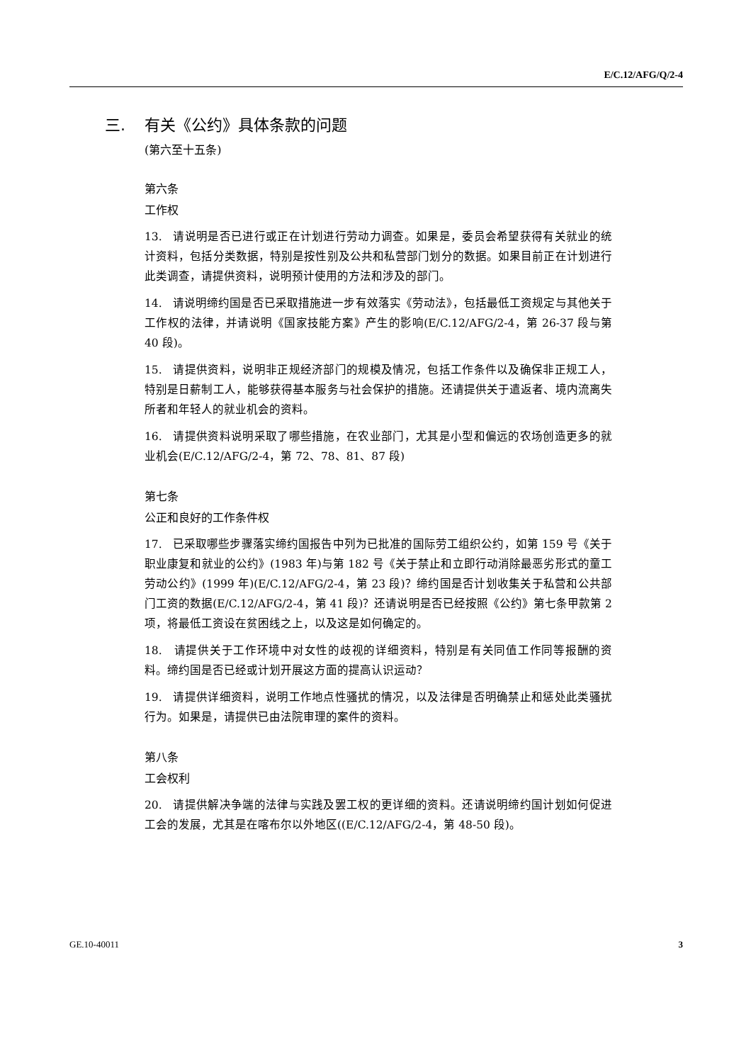E/C.12/AFG/Q/2-4
三. 有关《公约》具体条款的问题
(第六至十五条)
第六条
工作权
13. 请说明是否已进行或正在计划进行劳动力调查。如果是，委员会希望获得有关就业的统计资料，包括分类数据，特别是按性别及公共和私营部门划分的数据。如果目前正在计划进行此类调查，请提供资料，说明预计使用的方法和涉及的部门。
14. 请说明缔约国是否已采取措施进一步有效落实《劳动法》，包括最低工资规定与其他关于工作权的法律，并请说明《国家技能方案》产生的影响(E/C.12/AFG/2-4，第 26-37 段与第 40 段)。
15. 请提供资料，说明非正规经济部门的规模及情况，包括工作条件以及确保非正规工人，特别是日薪制工人，能够获得基本服务与社会保护的措施。还请提供关于遣返者、境内流离失所者和年轻人的就业机会的资料。
16. 请提供资料说明采取了哪些措施，在农业部门，尤其是小型和偏远的农场创造更多的就业机会(E/C.12/AFG/2-4，第 72、78、81、87 段)
第七条
公正和良好的工作条件权
17. 已采取哪些步骤落实缔约国报告中列为已批准的国际劳工组织公约，如第 159 号《关于职业康复和就业的公约》(1983 年)与第 182 号《关于禁止和立即行动消除最恶劣形式的童工劳动公约》(1999 年)(E/C.12/AFG/2-4，第 23 段)？缔约国是否计划收集关于私营和公共部门工资的数据(E/C.12/AFG/2-4，第 41 段)？还请说明是否已经按照《公约》第七条甲款第 2 项，将最低工资设在贫困线之上，以及这是如何确定的。
18. 请提供关于工作环境中对女性的歧视的详细资料，特别是有关同值工作同等报酬的资料。缔约国是否已经或计划开展这方面的提高认识运动？
19. 请提供详细资料，说明工作地点性骚扰的情况，以及法律是否明确禁止和惩处此类骚扰行为。如果是，请提供已由法院审理的案件的资料。
第八条
工会权利
20. 请提供解决争端的法律与实践及罢工权的更详细的资料。还请说明缔约国计划如何促进工会的发展，尤其是在喀布尔以外地区((E/C.12/AFG/2-4，第 48-50 段)。
GE.10-40011 3